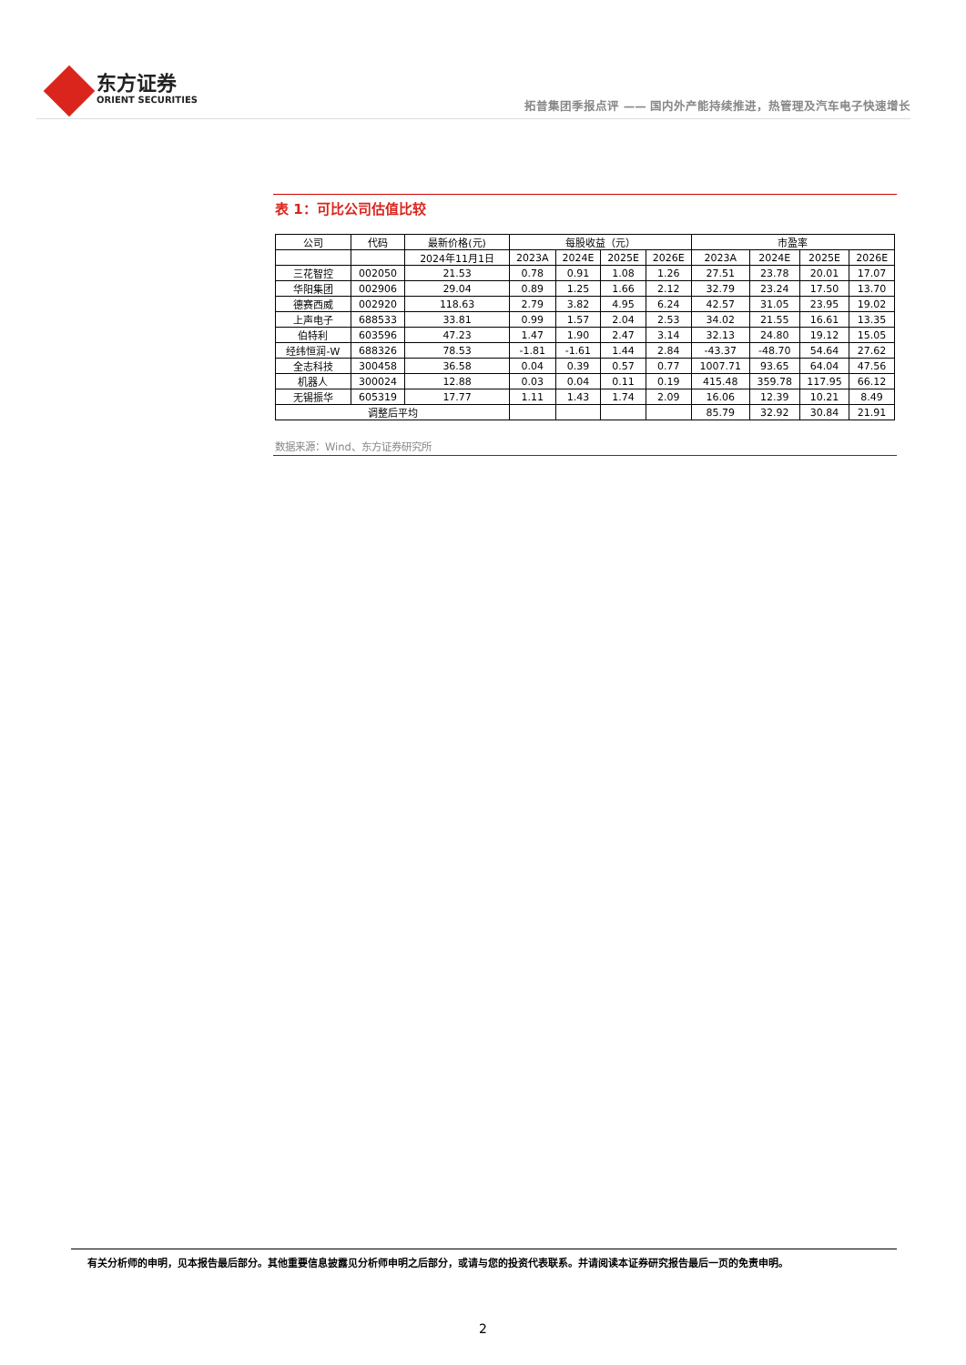东方证券
ORIENT SECURITIES
拓普集团季报点评 —— 国内外产能持续推进，热管理及汽车电子快速增长
表 1：可比公司估值比较
| 公司 | 代码 | 最新价格(元) | 每股收益（元） | | | | 市盈率 | | | |
| --- | --- | --- | --- | --- | --- | --- | --- | --- | --- | --- |
| | | 2024年11月1日 | 2023A | 2024E | 2025E | 2026E | 2023A | 2024E | 2025E | 2026E |
| 三花智控 | 002050 | 21.53 | 0.78 | 0.91 | 1.08 | 1.26 | 27.51 | 23.78 | 20.01 | 17.07 |
| 华阳集团 | 002906 | 29.04 | 0.89 | 1.25 | 1.66 | 2.12 | 32.79 | 23.24 | 17.50 | 13.70 |
| 德赛西威 | 002920 | 118.63 | 2.79 | 3.82 | 4.95 | 6.24 | 42.57 | 31.05 | 23.95 | 19.02 |
| 上声电子 | 688533 | 33.81 | 0.99 | 1.57 | 2.04 | 2.53 | 34.02 | 21.55 | 16.61 | 13.35 |
| 伯特利 | 603596 | 47.23 | 1.47 | 1.90 | 2.47 | 3.14 | 32.13 | 24.80 | 19.12 | 15.05 |
| 经纬恒润-W | 688326 | 78.53 | -1.81 | -1.61 | 1.44 | 2.84 | -43.37 | -48.70 | 54.64 | 27.62 |
| 全志科技 | 300458 | 36.58 | 0.04 | 0.39 | 0.57 | 0.77 | 1007.71 | 93.65 | 64.04 | 47.56 |
| 机器人 | 300024 | 12.88 | 0.03 | 0.04 | 0.11 | 0.19 | 415.48 | 359.78 | 117.95 | 66.12 |
| 无锡振华 | 605319 | 17.77 | 1.11 | 1.43 | 1.74 | 2.09 | 16.06 | 12.39 | 10.21 | 8.49 |
| 调整后平均 | | | | | | | 85.79 | 32.92 | 30.84 | 21.91 |
数据来源：Wind、东方证券研究所
有关分析师的申明，见本报告最后部分。其他重要信息披露见分析师申明之后部分，或请与您的投资代表联系。并请阅读本证券研究报告最后一页的免责申明。
2